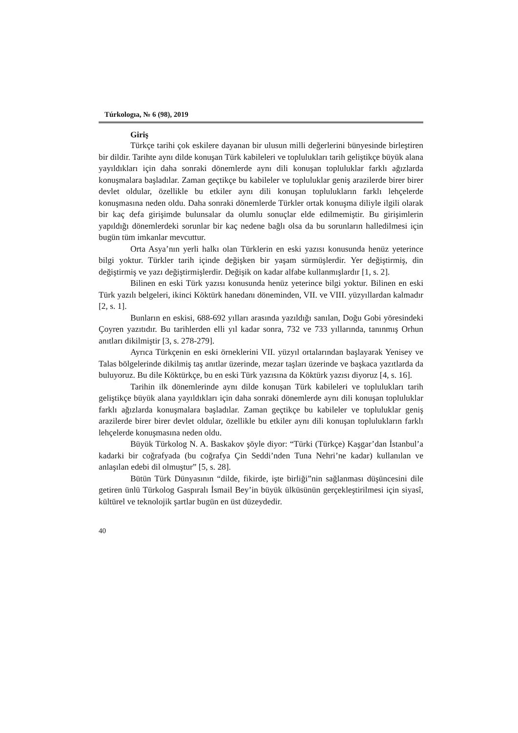Túrkologıa, № 6 (98), 2019
Giriş
Türkçe tarihi çok eskilere dayanan bir ulusun milli değerlerini bünyesinde birleştiren bir dildir. Tarihte aynı dilde konuşan Türk kabileleri ve toplulukları tarih geliştikçe büyük alana yayıldıkları için daha sonraki dönemlerde aynı dili konuşan topluluklar farklı ağızlarda konuşmalara başladılar. Zaman geçtikçe bu kabileler ve topluluklar geniş arazilerde birer birer devlet oldular, özellikle bu etkiler aynı dili konuşan toplulukların farklı lehçelerde konuşmasına neden oldu. Daha sonraki dönemlerde Türkler ortak konuşma diliyle ilgili olarak bir kaç defa girişimde bulunsalar da olumlu sonuçlar elde edilmemiştir. Bu girişimlerin yapıldığı dönemlerdeki sorunlar bir kaç nedene bağlı olsa da bu sorunların halledilmesi için bugün tüm imkanlar mevcuttur.
Orta Asya’nın yerli halkı olan Türklerin en eski yazısı konusunda henüz yeterince bilgi yoktur. Türkler tarih içinde değişken bir yaşam sürmüşlerdir. Yer değiştirmiş, din değiştirmiş ve yazı değiştirmişlerdir. Değişik on kadar alfabe kullanmışlardır [1, s. 2].
Bilinen en eski Türk yazısı konusunda henüz yeterince bilgi yoktur. Bilinen en eski Türk yazılı belgeleri, ikinci Köktürk hanedanı döneminden, VII. ve VIII. yüzyıllardan kalmadır [2, s. 1].
Bunların en eskisi, 688-692 yılları arasında yazıldığı sanılan, Doğu Gobi yöresindeki Çoyren yazıtıdır. Bu tarihlerden elli yıl kadar sonra, 732 ve 733 yıllarında, tanınmış Orhun anıtları dikilmiştir [3, s. 278-279].
Ayrıca Türkçenin en eski örneklerini VII. yüzyıl ortalarından başlayarak Yenisey ve Talas bölgelerinde dikilmiş taş anıtlar üzerinde, mezar taşları üzerinde ve başkaca yazıtlarda da buluyoruz. Bu dile Köktürkçe, bu en eski Türk yazısına da Köktürk yazısı diyoruz [4, s. 16].
Tarihin ilk dönemlerinde aynı dilde konuşan Türk kabileleri ve toplulukları tarih geliştikçe büyük alana yayıldıkları için daha sonraki dönemlerde aynı dili konuşan topluluklar farklı ağızlarda konuşmalara başladılar. Zaman geçtikçe bu kabileler ve topluluklar geniş arazilerde birer birer devlet oldular, özellikle bu etkiler aynı dili konuşan toplulukların farklı lehçelerde konuşmasına neden oldu.
Büyük Türkolog N. A. Baskakov şöyle diyor: “Türki (Türkçe) Kaşgar’dan İstanbul’a kadarki bir coğrafyada (bu coğrafya Çin Seddi’nden Tuna Nehri’ne kadar) kullanılan ve anlaşılan edebi dil olmuştur” [5, s. 28].
Bütün Türk Dünyasının “dilde, fikirde, işte birliği”nin sağlanması düşüncesini dile getiren ünlü Türkolog Gaspıralı İsmail Bey’in büyük ülküsünün gerçekleştirilmesi için siyasî, kültürel ve teknolojik şartlar bugün en üst düzeydedir.
40